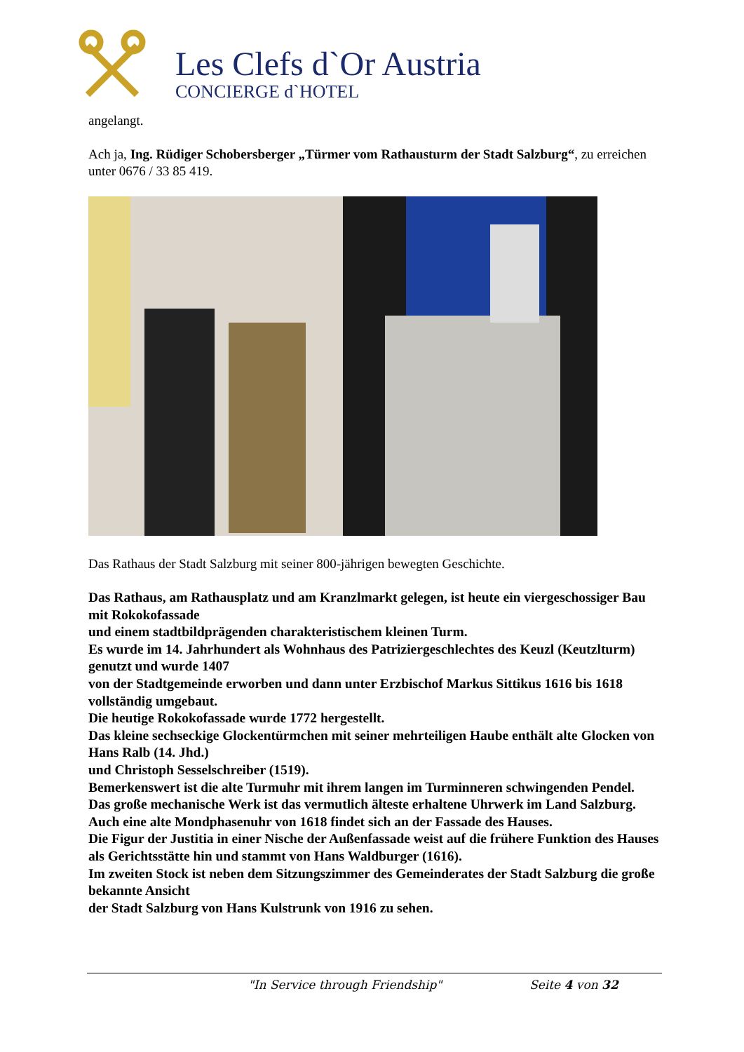Les Clefs d`Or Austria
CONCIERGE d`HOTEL
angelangt.
Ach ja, Ing. Rüdiger Schobersberger „Türmer vom Rathausturm der Stadt Salzburg“, zu erreichen unter 0676 / 33 85 419.
Das Rathaus der Stadt Salzburg mit seiner 800-jährigen bewegten Geschichte.
Das Rathaus, am Rathausplatz und am Kranzlmarkt gelegen, ist heute ein viergeschossiger Bau mit Rokokofassade
und einem stadtbildprägenden charakteristischem kleinen Turm.
Es wurde im 14. Jahrhundert als Wohnhaus des Patriziergeschlechtes des Keuzl (Keutzlturm) genutzt und wurde 1407
von der Stadtgemeinde erworben und dann unter Erzbischof Markus Sittikus 1616 bis 1618 vollständig umgebaut.
Die heutige Rokokofassade wurde 1772 hergestellt.
Das kleine sechseckige Glockentürmchen mit seiner mehrteiligen Haube enthält alte Glocken von Hans Ralb (14. Jhd.)
und Christoph Sesselschreiber (1519).
Bemerkenswert ist die alte Turmuhr mit ihrem langen im Turminneren schwingenden Pendel.
Das große mechanische Werk ist das vermutlich älteste erhaltene Uhrwerk im Land Salzburg.
Auch eine alte Mondphasenuhr von 1618 findet sich an der Fassade des Hauses.
Die Figur der Justitia in einer Nische der Außenfassade weist auf die frühere Funktion des Hauses
als Gerichtsstätte hin und stammt von Hans Waldburger (1616).
Im zweiten Stock ist neben dem Sitzungszimmer des Gemeinderates der Stadt Salzburg die große bekannte Ansicht
der Stadt Salzburg von Hans Kulstrunk von 1916 zu sehen.
"In Service through Friendship" Seite 4 von 32